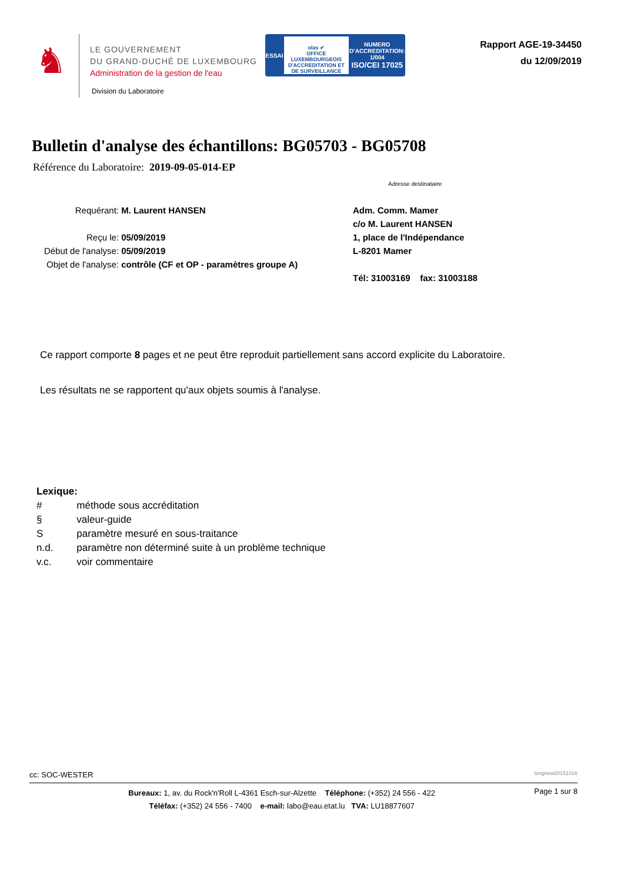♞
LE GOUVERNEMENT
DU GRAND-DUCHÉ DE LUXEMBOURG
Administration de la gestion de l'eau
ESSAI
olas ✔
OFFICE LUXEMBOURGEOIS D'ACCREDITATION ET DE SURVEILLANCE
NUMERO
D'ACCREDITATION:
1/004
ISO/CEI 17025
Rapport AGE-19-34450
du 12/09/2019
Division du Laboratoire
Bulletin d'analyse des échantillons: BG05703 - BG05708
Référence du Laboratoire: 2019-09-05-014-EP
Adresse destinataire
Requérant: M. Laurent HANSEN
Reçu le: 05/09/2019
Début de l'analyse: 05/09/2019
Objet de l'analyse: contrôle (CF et OP - paramètres groupe A)
Adm. Comm. Mamer
c/o M. Laurent HANSEN
1, place de l'Indépendance
L-8201 Mamer
Tél: 31003169 fax: 31003188
Ce rapport comporte 8 pages et ne peut être reproduit partiellement sans accord explicite du Laboratoire.
Les résultats ne se rapportent qu'aux objets soumis à l'analyse.
Lexique:
| # | méthode sous accréditation |
| § | valeur-guide |
| S | paramètre mesuré en sous-traitance |
| n.d. | paramètre non déterminé suite à un problème technique |
| v.c. | voir commentaire |
cc: SOC-WESTER longnew20151016
Bureaux: 1, av. du Rock'n'Roll L-4361 Esch-sur-Alzette Téléphone: (+352) 24 556 - 422
Téléfax: (+352) 24 556 - 7400 e-mail: labo@eau.etat.lu TVA: LU18877607
Page 1 sur 8